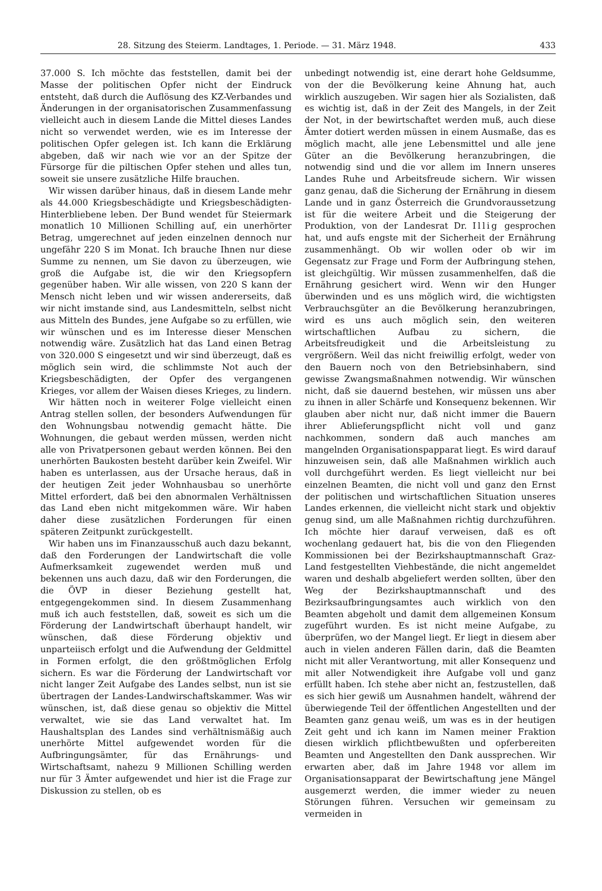28. Sitzung des Steierm. Landtages, 1. Periode. — 31. März 1948. 433
37.000 S. Ich möchte das feststellen, damit bei der Masse der politischen Opfer nicht der Eindruck entsteht, daß durch die Auflösung des KZ-Verbandes und Änderungen in der organisatorischen Zusammenfassung vielleicht auch in diesem Lande die Mittel dieses Landes nicht so verwendet werden, wie es im Interesse der politischen Opfer gelegen ist. Ich kann die Erklärung abgeben, daß wir nach wie vor an der Spitze der Fürsorge für die piltischen Opfer stehen und alles tun, soweit sie unsere zusätzliche Hilfe brauchen.
Wir wissen darüber hinaus, daß in diesem Lande mehr als 44.000 Kriegsbeschädigte und Kriegsbeschädigten-Hinterbliebene leben. Der Bund wendet für Steiermark monatlich 10 Millionen Schilling auf, ein unerhörter Betrag, umgerechnet auf jeden einzelnen dennoch nur ungefähr 220 S im Monat. Ich brauche Ihnen nur diese Summe zu nennen, um Sie davon zu überzeugen, wie groß die Aufgabe ist, die wir den Kriegsopfern gegenüber haben. Wir alle wissen, von 220 S kann der Mensch nicht leben und wir wissen andererseits, daß wir nicht imstande sind, aus Landesmitteln, selbst nicht aus Mitteln des Bundes, jene Aufgabe so zu erfüllen, wie wir wünschen und es im Interesse dieser Menschen notwendig wäre. Zusätzlich hat das Land einen Betrag von 320.000 S eingesetzt und wir sind überzeugt, daß es möglich sein wird, die schlimmste Not auch der Kriegsbeschädigten, der Opfer des vergangenen Krieges, vor allem der Waisen dieses Krieges, zu lindern.
Wir hätten noch in weiterer Folge vielleicht einen Antrag stellen sollen, der besonders Aufwendungen für den Wohnungsbau notwendig gemacht hätte. Die Wohnungen, die gebaut werden müssen, werden nicht alle von Privatpersonen gebaut werden können. Bei den unerhörten Baukosten besteht darüber kein Zweifel. Wir haben es unterlassen, aus der Ursache heraus, daß in der heutigen Zeit jeder Wohnhausbau so unerhörte Mittel erfordert, daß bei den abnormalen Verhältnissen das Land eben nicht mitgekommen wäre. Wir haben daher diese zusätzlichen Forderungen für einen späteren Zeitpunkt zurückgestellt.
Wir haben uns im Finanzausschuß auch dazu bekannt, daß den Forderungen der Landwirtschaft die volle Aufmerksamkeit zugewendet werden muß und bekennen uns auch dazu, daß wir den Forderungen, die die ÖVP in dieser Beziehung gestellt hat, entgegengekommen sind. In diesem Zusammenhang muß ich auch feststellen, daß, soweit es sich um die Förderung der Landwirtschaft überhaupt handelt, wir wünschen, daß diese Förderung objektiv und unparteiisch erfolgt und die Aufwendung der Geldmittel in Formen erfolgt, die den größtmöglichen Erfolg sichern. Es war die Förderung der Landwirtschaft vor nicht langer Zeit Aufgabe des Landes selbst, nun ist sie übertragen der Landes-Landwirschaftskammer. Was wir wünschen, ist, daß diese genau so objektiv die Mittel verwaltet, wie sie das Land verwaltet hat. Im Haushaltsplan des Landes sind verhältnismäßig auch unerhörte Mittel aufgewendet worden für die Aufbringungsämter, für das Ernährungs- und Wirtschaftsamt, nahezu 9 Millionen Schilling werden nur für 3 Ämter aufgewendet und hier ist die Frage zur Diskussion zu stellen, ob es
unbedingt notwendig ist, eine derart hohe Geldsumme, von der die Bevölkerung keine Ahnung hat, auch wirklich auszugeben. Wir sagen hier als Sozialisten, daß es wichtig ist, daß in der Zeit des Mangels, in der Zeit der Not, in der bewirtschaftet werden muß, auch diese Ämter dotiert werden müssen in einem Ausmaße, das es möglich macht, alle jene Lebensmittel und alle jene Güter an die Bevölkerung heranzubringen, die notwendig sind und die vor allem im Innern unseres Landes Ruhe und Arbeitsfreude sichern. Wir wissen ganz genau, daß die Sicherung der Ernährung in diesem Lande und in ganz Österreich die Grundvoraussetzung ist für die weitere Arbeit und die Steigerung der Produktion, von der Landesrat Dr. Illig gesprochen hat, und aufs engste mit der Sicherheit der Ernährung zusammenhängt. Ob wir wollen oder ob wir im Gegensatz zur Frage und Form der Aufbringung stehen, ist gleichgültig. Wir müssen zusammenhelfen, daß die Ernährung gesichert wird. Wenn wir den Hunger überwinden und es uns möglich wird, die wichtigsten Verbrauchsgüter an die Bevölkerung heranzubringen, wird es uns auch möglich sein, den weiteren wirtschaftlichen Aufbau zu sichern, die Arbeitsfreudigkeit und die Arbeitsleistung zu vergrößern. Weil das nicht freiwillig erfolgt, weder von den Bauern noch von den Betriebsinhabern, sind gewisse Zwangsmaßnahmen notwendig. Wir wünschen nicht, daß sie dauernd bestehen, wir müssen uns aber zu ihnen in aller Schärfe und Konsequenz bekennen. Wir glauben aber nicht nur, daß nicht immer die Bauern ihrer Ablieferungspflicht nicht voll und ganz nachkommen, sondern daß auch manches am mangelnden Organisationspapparat liegt. Es wird darauf hinzuweisen sein, daß alle Maßnahmen wirklich auch voll durchgeführt werden. Es liegt vielleicht nur bei einzelnen Beamten, die nicht voll und ganz den Ernst der politischen und wirtschaftlichen Situation unseres Landes erkennen, die vielleicht nicht stark und objektiv genug sind, um alle Maßnahmen richtig durchzuführen. Ich möchte hier darauf verweisen, daß es oft wochenlang gedauert hat, bis die von den Fliegenden Kommissionen bei der Bezirkshauptmannschaft Graz-Land festgestellten Viehbestände, die nicht angemeldet waren und deshalb abgeliefert werden sollten, über den Weg der Bezirkshauptmannschaft und des Bezirksaufbringungsamtes auch wirklich von den Beamten abgeholt und damit dem allgemeinen Konsum zugeführt wurden. Es ist nicht meine Aufgabe, zu überprüfen, wo der Mangel liegt. Er liegt in diesem aber auch in vielen anderen Fällen darin, daß die Beamten nicht mit aller Verantwortung, mit aller Konsequenz und mit aller Notwendigkeit ihre Aufgabe voll und ganz erfüllt haben. Ich stehe aber nicht an, festzustellen, daß es sich hier gewiß um Ausnahmen handelt, während der überwiegende Teil der öffentlichen Angestellten und der Beamten ganz genau weiß, um was es in der heutigen Zeit geht und ich kann im Namen meiner Fraktion diesen wirklich pflichtbewußten und opferbereiten Beamten und Angestellten den Dank aussprechen. Wir erwarten aber, daß im Jahre 1948 vor allem im Organisationsapparat der Bewirtschaftung jene Mängel ausgemerzt werden, die immer wieder zu neuen Störungen führen. Versuchen wir gemeinsam zu vermeiden in